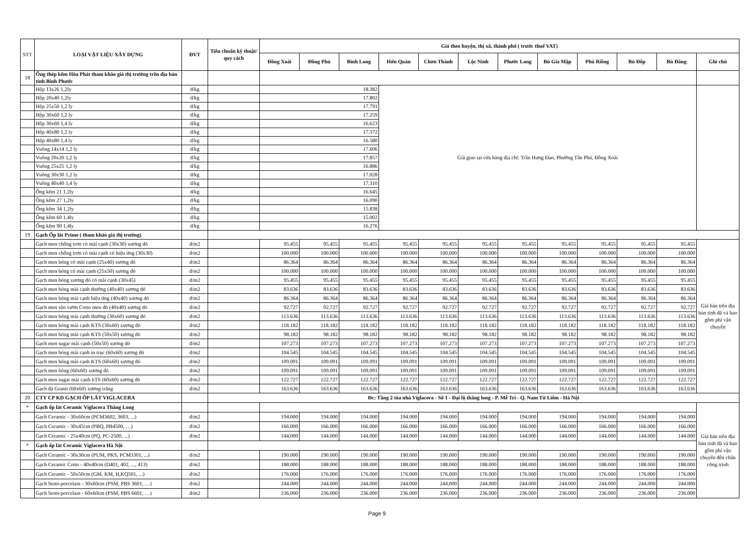| STT | LOẠI VẬT LIỆU XÂY DỰNG | ĐVT | Tiêu chuẩn kỹ thuật/ quy cách | Giá theo huyện, thị xã, thành phố ( trước thuế VAT) | | | | | | | | | | | |
| --- | --- | --- | --- | --- | --- | --- | --- | --- | --- | --- | --- | --- | --- | --- | --- |
| | | | | Đồng Xoài | Đồng Phú | Bình Long | Hớn Quản | Chơn Thành | Lộc Ninh | Phước Long | Bù Gia Mập | Phú Riềng | Bù Đốp | Bù Đăng | Ghi chú |
| 18 | Ống thép kẽm Hòa Phát tham khảo giá thị trường trên địa bàn tỉnh Bình Phước | | | | | | | | | | | | | | |
| | Hộp 13x26 1,2ly | đ/kg | | 18.382 | | | Giá giao tại cửa hàng địa chỉ: Trần Hưng Đạo, Phường Tân Phú, Đồng Xoài | | | | | | | | |
| | Hộp 20x40 1,2ly | đ/kg | | 17.802 | | | | | | | | | | | |
| | Hộp 25x50 1,2 ly | đ/kg | | 17.791 | | | | | | | | | | | |
| | Hộp 30x60 1,2 ly | đ/kg | | 17.259 | | | | | | | | | | | |
| | Hộp 30x60 1,4 ly | đ/kg | | 16.623 | | | | | | | | | | | |
| | Hộp 40x80 1,2 ly | đ/kg | | 17.372 | | | | | | | | | | | |
| | Hộp 40x80 1,4 ly | đ/kg | | 16.580 | | | | | | | | | | | |
| | Vuông 14x14 1,2 ly | đ/kg | | 17.606 | | | | | | | | | | | |
| | Vuông 20x20 1,2 ly | đ/kg | | 17.857 | | | | | | | | | | | |
| | Vuông 25x25 1,2 ly | đ/kg | | 16.886 | | | | | | | | | | | |
| | Vuông 30x30 1,2 ly | đ/kg | | 17.028 | | | | | | | | | | | |
| | Vuông 40x40 1,4 ly | đ/kg | | 17.310 | | | | | | | | | | | |
| | Ống kẽm 21 1,2ly | đ/kg | | 16.645 | | | | | | | | | | | |
| | Ống kẽm 27 1,2ly | đ/kg | | 16.090 | | | | | | | | | | | |
| | Ống kẽm 34 1,2ly | đ/kg | | 15.838 | | | | | | | | | | | |
| | Ống kẽm 60 1,4ly | đ/kg | | 15.002 | | | | | | | | | | | |
| | Ống kẽm 90 1,4ly | đ/kg | | 16.276 | | | | | | | | | | | |
| 19 | Gạch Ốp lát Prime ( tham khảo giá thị trường) | | | | | | | | | | | | | | |
| | Gạch men chống trơn có mài cạnh (30x30) xương đỏ | đ/m2 | | 95.455 | 95.455 | 95.455 | 95.455 | 95.455 | 95.455 | 95.455 | 95.455 | 95.455 | 95.455 | 95.455 | Giá bán trên địa bàn tỉnh đã và bao gồm phí vận chuyển |
| | Gạch men chống trơn có mài cạnh có hiệu ứng (30x30) | đ/m2 | | 100.000 | 100.000 | 100.000 | 100.000 | 100.000 | 100.000 | 100.000 | 100.000 | 100.000 | 100.000 | 100.000 | |
| | Gạch men bóng có mài cạnh (25x40) xương đỏ | đ/m2 | | 86.364 | 86.364 | 86.364 | 86.364 | 86.364 | 86.364 | 86.364 | 86.364 | 86.364 | 86.364 | 86.364 | |
| | Gạch men bóng có mài cạnh (25x50) xương đỏ | đ/m2 | | 100.000 | 100.000 | 100.000 | 100.000 | 100.000 | 100.000 | 100.000 | 100.000 | 100.000 | 100.000 | 100.000 | |
| | Gạch men bóng xương đỏ có mài cạnh (30x45) | đ/m2 | | 95.455 | 95.455 | 95.455 | 95.455 | 95.455 | 95.455 | 95.455 | 95.455 | 95.455 | 95.455 | 95.455 | |
| | Gạch men bóng mài cạnh thường (40x40) xương đỏ | đ/m2 | | 83.636 | 83.636 | 83.636 | 83.636 | 83.636 | 83.636 | 83.636 | 83.636 | 83.636 | 83.636 | 83.636 | |
| | Gạch men bóng mài cạnh hiệu ứng (40x40) xương đỏ | đ/m2 | | 86.364 | 86.364 | 86.364 | 86.364 | 86.364 | 86.364 | 86.364 | 86.364 | 86.364 | 86.364 | 86.364 | |
| | Gạch men sân vườn Cotto men đỏ (40x40) xương đỏ | đ/m2 | | 92.727 | 92.727 | 92.727 | 92.727 | 92.727 | 92.727 | 92.727 | 92.727 | 92.727 | 92.727 | 92.727 | |
| | Gạch men bóng mài cạnh thường (30x60) xương đỏ | đ/m2 | | 113.636 | 113.636 | 113.636 | 113.636 | 113.636 | 113.636 | 113.636 | 113.636 | 113.636 | 113.636 | 113.636 | |
| | Gạch men bóng mài cạnh KTS (30x60) xương đỏ | đ/m2 | | 118.182 | 118.182 | 118.182 | 118.182 | 118.182 | 118.182 | 118.182 | 118.182 | 118.182 | 118.182 | 118.182 | |
| | Gạch men bóng mài cạnh KTS (50x50) xương đỏ | đ/m2 | | 98.182 | 98.182 | 98.182 | 98.182 | 98.182 | 98.182 | 98.182 | 98.182 | 98.182 | 98.182 | 98.182 | |
| | Gạch men sugar mài cạnh (50x50) xương đỏ | đ/m2 | | 107.273 | 107.273 | 107.273 | 107.273 | 107.273 | 107.273 | 107.273 | 107.273 | 107.273 | 107.273 | 107.273 | |
| | Gạch men bóng mài cạnh in trục (60x60) xương đỏ | đ/m2 | | 104.545 | 104.545 | 104.545 | 104.545 | 104.545 | 104.545 | 104.545 | 104.545 | 104.545 | 104.545 | 104.545 | |
| | Gạch men bóng mài cạnh KTS (60x60) xương đỏ | đ/m2 | | 109.091 | 109.091 | 109.091 | 109.091 | 109.091 | 109.091 | 109.091 | 109.091 | 109.091 | 109.091 | 109.091 | |
| | Gạch men bóng (60x60) xương đỏ | đ/m2 | | 109.091 | 109.091 | 109.091 | 109.091 | 109.091 | 109.091 | 109.091 | 109.091 | 109.091 | 109.091 | 109.091 | |
| | Gạch men sugar mài cạnh kTS (60x60) xương đỏ | đ/m2 | | 122.727 | 122.727 | 122.727 | 122.727 | 122.727 | 122.727 | 122.727 | 122.727 | 122.727 | 122.727 | 122.727 | |
| | Gạch đá Granit (60x60) xương trắng | đ/m2 | | 163.636 | 163.636 | 163.636 | 163.636 | 163.636 | 163.636 | 163.636 | 163.636 | 163.636 | 163.636 | 163.636 | |
| 20 | CTY CP KD GẠCH ỐP LÁT VIGLACERA | | Đc: Tầng 2 tòa nhà Viglacera - Số 1 - Đại lộ thăng long - P. Mễ Trì - Q. Nam Từ Liêm - Hà Nội | | | | | | | | | | | | |
| * | Gạch ốp lát Ceramic Viglacera Thăng Long | | | | | | | | | | | | | | Giá bán trên địa bàn tỉnh đã và bao gồm phí vận chuyển đến chân công trình |
| | Gạch Ceramic - 30x60cm (PCM3602, 3603, ...) | đ/m2 | | 194.000 | 194.000 | 194.000 | 194.000 | 194.000 | 194.000 | 194.000 | 194.000 | 194.000 | 194.000 | 194.000 | |
| | Gạch Ceramic - 30x45cm (PBQ, PB4500, …) | đ/m2 | | 166.000 | 166.000 | 166.000 | 166.000 | 166.000 | 166.000 | 166.000 | 166.000 | 166.000 | 166.000 | 166.000 | |
| | Gạch Ceramic - 25x40cm (PQ, PC-2500, ...) | đ/m2 | | 144.000 | 144.000 | 144.000 | 144.000 | 144.000 | 144.000 | 144.000 | 144.000 | 144.000 | 144.000 | 144.000 | |
| * | Gạch ốp lát Ceramic Viglacera Hà Nội | | | | | | | | | | | | | | |
| | Gạch Ceramic - 30x30cm (PUM, PKS, PCM3301, ...) | đ/m2 | | 190.000 | 190.000 | 190.000 | 190.000 | 190.000 | 190.000 | 190.000 | 190.000 | 190.000 | 190.000 | 190.000 | |
| | Gạch Ceramic Cotto - 40x40cm (D401, 402, ..., 413) | đ/m2 | | 188.000 | 188.000 | 188.000 | 188.000 | 188.000 | 188.000 | 188.000 | 188.000 | 188.000 | 188.000 | 188.000 | |
| | Gạch Ceramic - 50x50cm (GM, KM, H,KQ501, ...) | đ/m2 | | 176.000 | 176.000 | 176.000 | 176.000 | 176.000 | 176.000 | 176.000 | 176.000 | 176.000 | 176.000 | 176.000 | |
| | Gạch Semi-porcelain - 30x60cm (PSM, PBS 3601, …) | đ/m2 | | 244.000 | 244.000 | 244.000 | 244.000 | 244.000 | 244.000 | 244.000 | 244.000 | 244.000 | 244.000 | 244.000 | |
| | Gạch Semi-porcelain - 60x60cm (PSM, PBS 6601, …) | đ/m2 | | 236.000 | 236.000 | 236.000 | 236.000 | 236.000 | 236.000 | 236.000 | 236.000 | 236.000 | 236.000 | 236.000 | |
Page 9